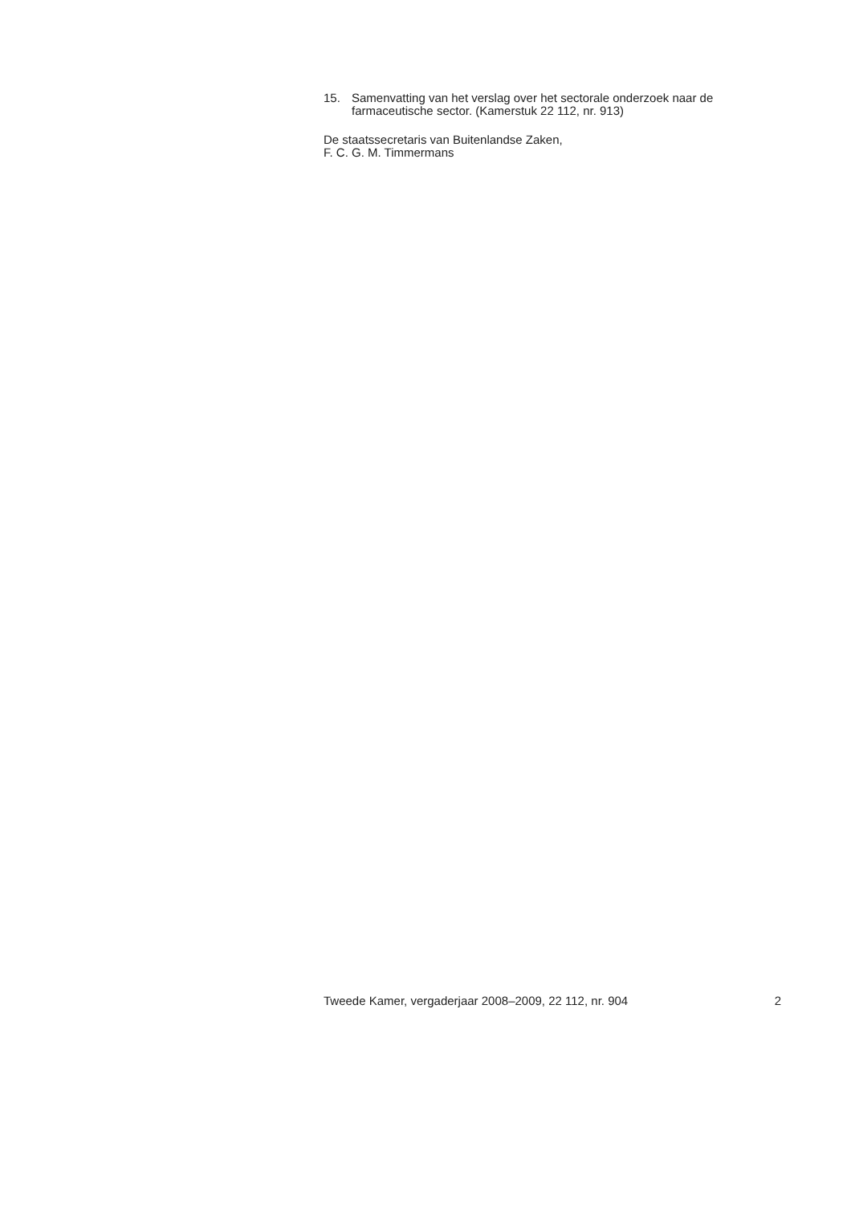15. Samenvatting van het verslag over het sectorale onderzoek naar de farmaceutische sector. (Kamerstuk 22 112, nr. 913)
De staatssecretaris van Buitenlandse Zaken,
F. C. G. M. Timmermans
Tweede Kamer, vergaderjaar 2008–2009, 22 112, nr. 904 2